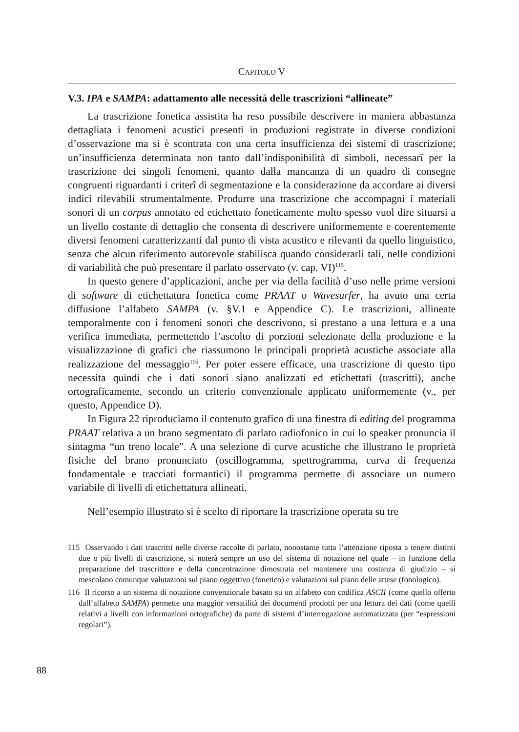CAPITOLO V
V.3. IPA e SAMPA: adattamento alle necessità delle trascrizioni “allineate”
La trascrizione fonetica assistita ha reso possibile descrivere in maniera abbastanza dettagliata i fenomeni acustici presenti in produzioni registrate in diverse condizioni d’osservazione ma si è scontrata con una certa insufficienza dei sistemi di trascrizione; un’insufficienza determinata non tanto dall’indisponibilità di simboli, necessarî per la trascrizione dei singoli fenomeni, quanto dalla mancanza di un quadro di consegne congruenti riguardanti i criterî di segmentazione e la considerazione da accordare ai diversi indici rilevabili strumentalmente. Produrre una trascrizione che accompagni i materiali sonori di un corpus annotato ed etichettato foneticamente molto spesso vuol dire situarsi a un livello costante di dettaglio che consenta di descrivere uniformemente e coerentemente diversi fenomeni caratterizzanti dal punto di vista acustico e rilevanti da quello linguistico, senza che alcun riferimento autorevole stabilisca quando considerarli tali, nelle condizioni di variabilità che può presentare il parlato osservato (v. cap. VI)<sup>115</sup>.
In questo genere d’applicazioni, anche per via della facilità d’uso nelle prime versioni di software di etichettatura fonetica come PRAAT o Wavesurfer, ha avuto una certa diffusione l’alfabeto SAMPA (v. §V.1 e Appendice C). Le trascrizioni, allineate temporalmente con i fenomeni sonori che descrivono, si prestano a una lettura e a una verifica immediata, permettendo l’ascolto di porzioni selezionate della produzione e la visualizzazione di grafici che riassumono le principali proprietà acustiche associate alla realizzazione del messaggio<sup>116</sup>. Per poter essere efficace, una trascrizione di questo tipo necessita quindi che i dati sonori siano analizzati ed etichettati (trascritti), anche ortograficamente, secondo un criterio convenzionale applicato uniformemente (v., per questo, Appendice D).
In Figura 22 riproduciamo il contenuto grafico di una finestra di editing del programma PRAAT relativa a un brano segmentato di parlato radiofonico in cui lo speaker pronuncia il sintagma “un treno locale”. A una selezione di curve acustiche che illustrano le proprietà fisiche del brano pronunciato (oscillogramma, spettrogramma, curva di frequenza fondamentale e tracciati formantici) il programma permette di associare un numero variabile di livelli di etichettatura allineati.
Nell’esempio illustrato si è scelto di riportare la trascrizione operata su tre
115 Osservando i dati trascritti nelle diverse raccolte di parlato, nonostante tutta l’attenzione riposta a tenere distinti due o più livelli di trascrizione, si noterà sempre un uso del sistema di notazione nel quale – in funzione della preparazione del trascrittore e della concentrazione dimostrata nel mantenere una costanza di giudizio – si mescolano comunque valutazioni sul piano oggettivo (fonetico) e valutazioni sul piano delle attese (fonologico).
116 Il ricorso a un sistema di notazione convenzionale basato su un alfabeto con codifica ASCII (come quello offerto dall’alfabeto SAMPA) permette una maggior versatilità dei documenti prodotti per una lettura dei dati (come quelli relativi a livelli con informazioni ortografiche) da parte di sistemi d’interrogazione automatizzata (per “espressioni regolari”).
88